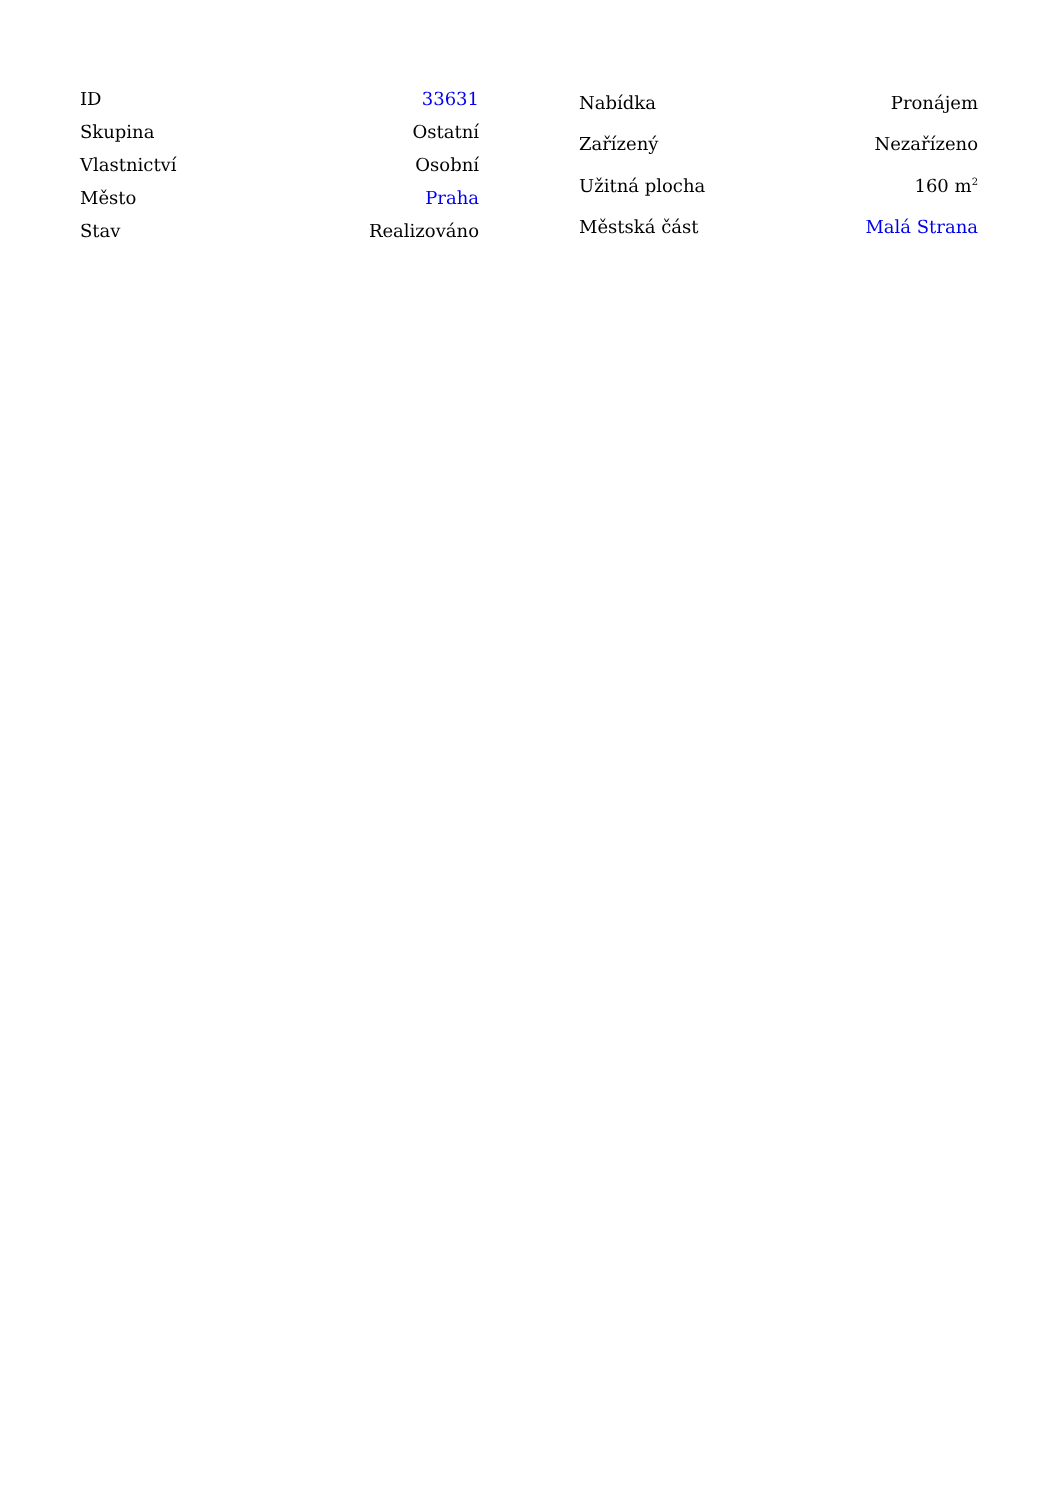| ID | 33631 |
| Skupina | Ostatní |
| Vlastnictví | Osobní |
| Město | Praha |
| Stav | Realizováno |
| Nabídka | Pronájem |
| Zařízený | Nezařízeno |
| Užitná plocha | 160 m<sup>2</sup> |
| Městská část | Malá Strana |